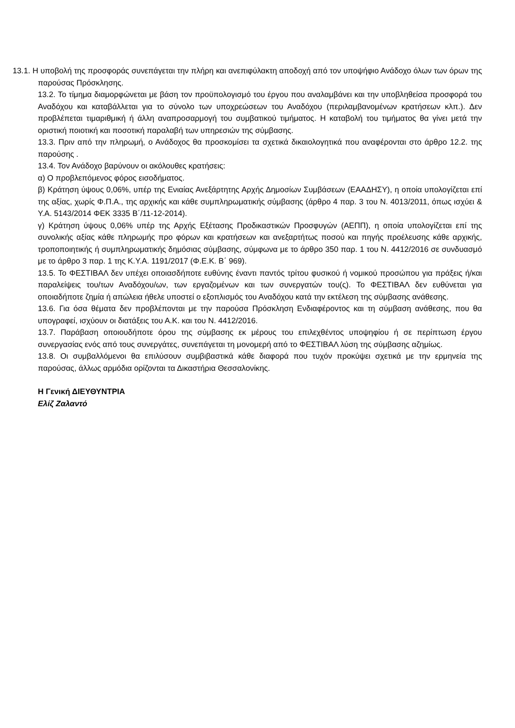13.1. Η υποβολή της προσφοράς συνεπάγεται την πλήρη και ανεπιφύλακτη αποδοχή από τον υποψήφιο Ανάδοχο όλων των όρων της παρούσας Πρόσκλησης.
13.2. Το τίμημα διαμορφώνεται με βάση τον προϋπολογισμό του έργου που αναλαμβάνει και την υποβληθείσα προσφορά του Αναδόχου και καταβάλλεται για το σύνολο των υποχρεώσεων του Αναδόχου (περιλαμβανομένων κρατήσεων κλπ.). Δεν προβλέπεται τιμαριθμική ή άλλη αναπροσαρμογή του συμβατικού τιμήματος. Η καταβολή του τιμήματος θα γίνει μετά την οριστική ποιοτική και ποσοτική παραλαβή των υπηρεσιών της σύμβασης.
13.3. Πριν από την πληρωμή, ο Ανάδοχος θα προσκομίσει τα σχετικά δικαιολογητικά που αναφέρονται στο άρθρο 12.2. της παρούσης .
13.4. Τον Ανάδοχο βαρύνουν οι ακόλουθες κρατήσεις:
α) Ο προβλεπόμενος φόρος εισοδήματος.
β) Κράτηση ύψους 0,06%, υπέρ της Ενιαίας Ανεξάρτητης Αρχής Δημοσίων Συμβάσεων (ΕΑΑΔΗΣΥ), η οποία υπολογίζεται επί της αξίας, χωρίς Φ.Π.Α., της αρχικής και κάθε συμπληρωματικής σύμβασης (άρθρο 4 παρ. 3 του Ν. 4013/2011, όπως ισχύει & Υ.Α. 5143/2014 ΦΕΚ 3335 Β΄/11-12-2014).
γ) Κράτηση ύψους 0,06% υπέρ της Αρχής Εξέτασης Προδικαστικών Προσφυγών (ΑΕΠΠ), η οποία υπολογίζεται επί της συνολικής αξίας κάθε πληρωμής προ φόρων και κρατήσεων και ανεξαρτήτως ποσού και πηγής προέλευσης κάθε αρχικής, τροποποιητικής ή συμπληρωματικής δημόσιας σύμβασης, σύμφωνα με το άρθρο 350 παρ. 1 του Ν. 4412/2016 σε συνδυασμό με το άρθρο 3 παρ. 1 της Κ.Υ.Α. 1191/2017 (Φ.Ε.Κ. Β΄ 969).
13.5. Το ΦΕΣΤΙΒΑΛ δεν υπέχει οποιασδήποτε ευθύνης έναντι παντός τρίτου φυσικού ή νομικού προσώπου για πράξεις ή/και παραλείψεις του/των Αναδόχου/ων, των εργαζομένων και των συνεργατών του(ς). Το ΦΕΣΤΙΒΑΛ δεν ευθύνεται για οποιαδήποτε ζημία ή απώλεια ήθελε υποστεί ο εξοπλισμός του Αναδόχου κατά την εκτέλεση της σύμβασης ανάθεσης.
13.6. Για όσα θέματα δεν προβλέπονται με την παρούσα Πρόσκληση Ενδιαφέροντος και τη σύμβαση ανάθεσης, που θα υπογραφεί, ισχύουν οι διατάξεις του Α.Κ. και του Ν. 4412/2016.
13.7. Παράβαση οποιουδήποτε όρου της σύμβασης εκ μέρους του επιλεχθέντος υποψηφίου ή σε περίπτωση έργου συνεργασίας ενός από τους συνεργάτες, συνεπάγεται τη μονομερή από το ΦΕΣΤΙΒΑΛ λύση της σύμβασης αζημίως.
13.8. Οι συμβαλλόμενοι θα επιλύσουν συμβιβαστικά κάθε διαφορά που τυχόν προκύψει σχετικά με την ερμηνεία της παρούσας, άλλως αρμόδια ορίζονται τα Δικαστήρια Θεσσαλονίκης.
Η Γενική ΔΙΕΥΘΥΝΤΡΙΑ
Ελίζ Ζαλαντό